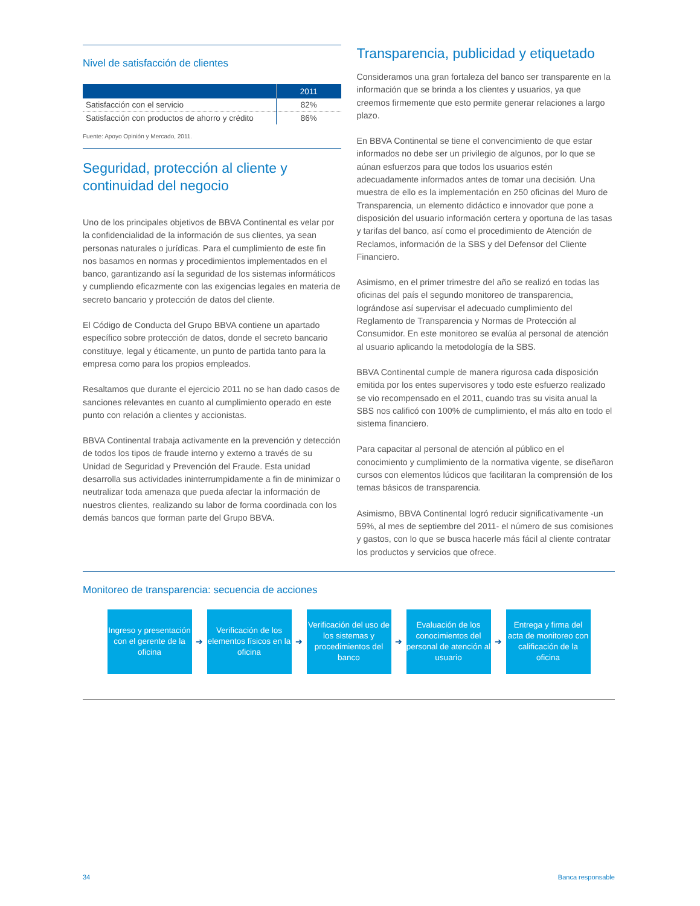Nivel de satisfacción de clientes
| | 2011 |
| --- | --- |
| Satisfacción con el servicio | 82% |
| Satisfacción con productos de ahorro y crédito | 86% |
Fuente: Apoyo Opinión y Mercado, 2011.
Seguridad, protección al cliente y continuidad del negocio
Uno de los principales objetivos de BBVA Continental es velar por la confidencialidad de la información de sus clientes, ya sean personas naturales o jurídicas. Para el cumplimiento de este fin nos basamos en normas y procedimientos implementados en el banco, garantizando así la seguridad de los sistemas informáticos y cumpliendo eficazmente con las exigencias legales en materia de secreto bancario y protección de datos del cliente.
El Código de Conducta del Grupo BBVA contiene un apartado específico sobre protección de datos, donde el secreto bancario constituye, legal y éticamente, un punto de partida tanto para la empresa como para los propios empleados.
Resaltamos que durante el ejercicio 2011 no se han dado casos de sanciones relevantes en cuanto al cumplimiento operado en este punto con relación a clientes y accionistas.
BBVA Continental trabaja activamente en la prevención y detección de todos los tipos de fraude interno y externo a través de su Unidad de Seguridad y Prevención del Fraude. Esta unidad desarrolla sus actividades ininterrumpidamente a fin de minimizar o neutralizar toda amenaza que pueda afectar la información de nuestros clientes, realizando su labor de forma coordinada con los demás bancos que forman parte del Grupo BBVA.
Transparencia, publicidad y etiquetado
Consideramos una gran fortaleza del banco ser transparente en la información que se brinda a los clientes y usuarios, ya que creemos firmemente que esto permite generar relaciones a largo plazo.
En BBVA Continental se tiene el convencimiento de que estar informados no debe ser un privilegio de algunos, por lo que se aúnan esfuerzos para que todos los usuarios estén adecuadamente informados antes de tomar una decisión. Una muestra de ello es la implementación en 250 oficinas del Muro de Transparencia, un elemento didáctico e innovador que pone a disposición del usuario información certera y oportuna de las tasas y tarifas del banco, así como el procedimiento de Atención de Reclamos, información de la SBS y del Defensor del Cliente Financiero.
Asimismo, en el primer trimestre del año se realizó en todas las oficinas del país el segundo monitoreo de transparencia, lográndose así supervisar el adecuado cumplimiento del Reglamento de Transparencia y Normas de Protección al Consumidor. En este monitoreo se evalúa al personal de atención al usuario aplicando la metodología de la SBS.
BBVA Continental cumple de manera rigurosa cada disposición emitida por los entes supervisores y todo este esfuerzo realizado se vio recompensado en el 2011, cuando tras su visita anual la SBS nos calificó con 100% de cumplimiento, el más alto en todo el sistema financiero.
Para capacitar al personal de atención al público en el conocimiento y cumplimiento de la normativa vigente, se diseñaron cursos con elementos lúdicos que facilitaran la comprensión de los temas básicos de transparencia.
Asimismo, BBVA Continental logró reducir significativamente -un 59%, al mes de septiembre del 2011- el número de sus comisiones y gastos, con lo que se busca hacerle más fácil al cliente contratar los productos y servicios que ofrece.
Monitoreo de transparencia: secuencia de acciones
Ingreso y presentación con el gerente de la oficina
➔
Verificación de los elementos físicos en la oficina
➔
Verificación del uso de los sistemas y procedimientos del banco
➔
Evaluación de los conocimientos del personal de atención al usuario
➔
Entrega y firma del acta de monitoreo con calificación de la oficina
34 Banca responsable